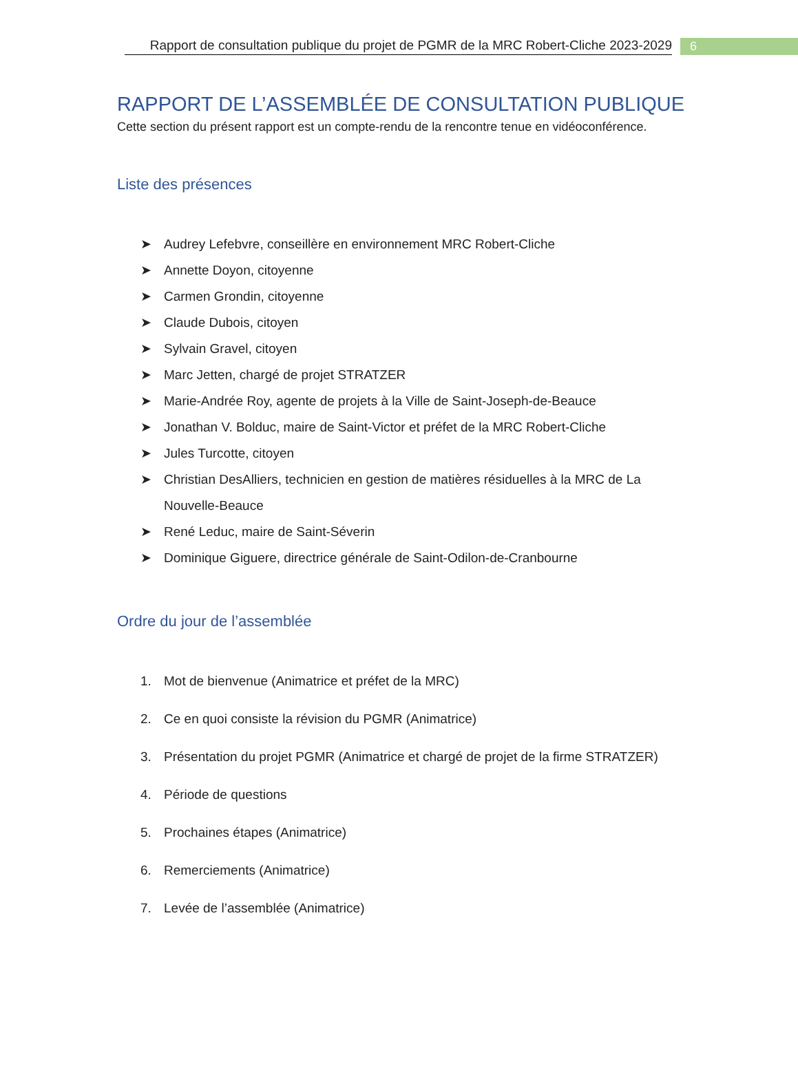Rapport de consultation publique du projet de PGMR de la MRC Robert-Cliche 2023-2029
6
RAPPORT DE L’ASSEMBLÉE DE CONSULTATION PUBLIQUE
Cette section du présent rapport est un compte-rendu de la rencontre tenue en vidéoconférence.
Liste des présences
➤ Audrey Lefebvre, conseillère en environnement MRC Robert-Cliche
➤ Annette Doyon, citoyenne
➤ Carmen Grondin, citoyenne
➤ Claude Dubois, citoyen
➤ Sylvain Gravel, citoyen
➤ Marc Jetten, chargé de projet STRATZER
➤ Marie-Andrée Roy, agente de projets à la Ville de Saint-Joseph-de-Beauce
➤ Jonathan V. Bolduc, maire de Saint-Victor et préfet de la MRC Robert-Cliche
➤ Jules Turcotte, citoyen
➤ Christian DesAlliers, technicien en gestion de matières résiduelles à la MRC de La Nouvelle-Beauce
➤ René Leduc, maire de Saint-Séverin
➤ Dominique Giguere, directrice générale de Saint-Odilon-de-Cranbourne
Ordre du jour de l’assemblée
1. Mot de bienvenue (Animatrice et préfet de la MRC)
2. Ce en quoi consiste la révision du PGMR (Animatrice)
3. Présentation du projet PGMR (Animatrice et chargé de projet de la firme STRATZER)
4. Période de questions
5. Prochaines étapes (Animatrice)
6. Remerciements (Animatrice)
7. Levée de l’assemblée (Animatrice)